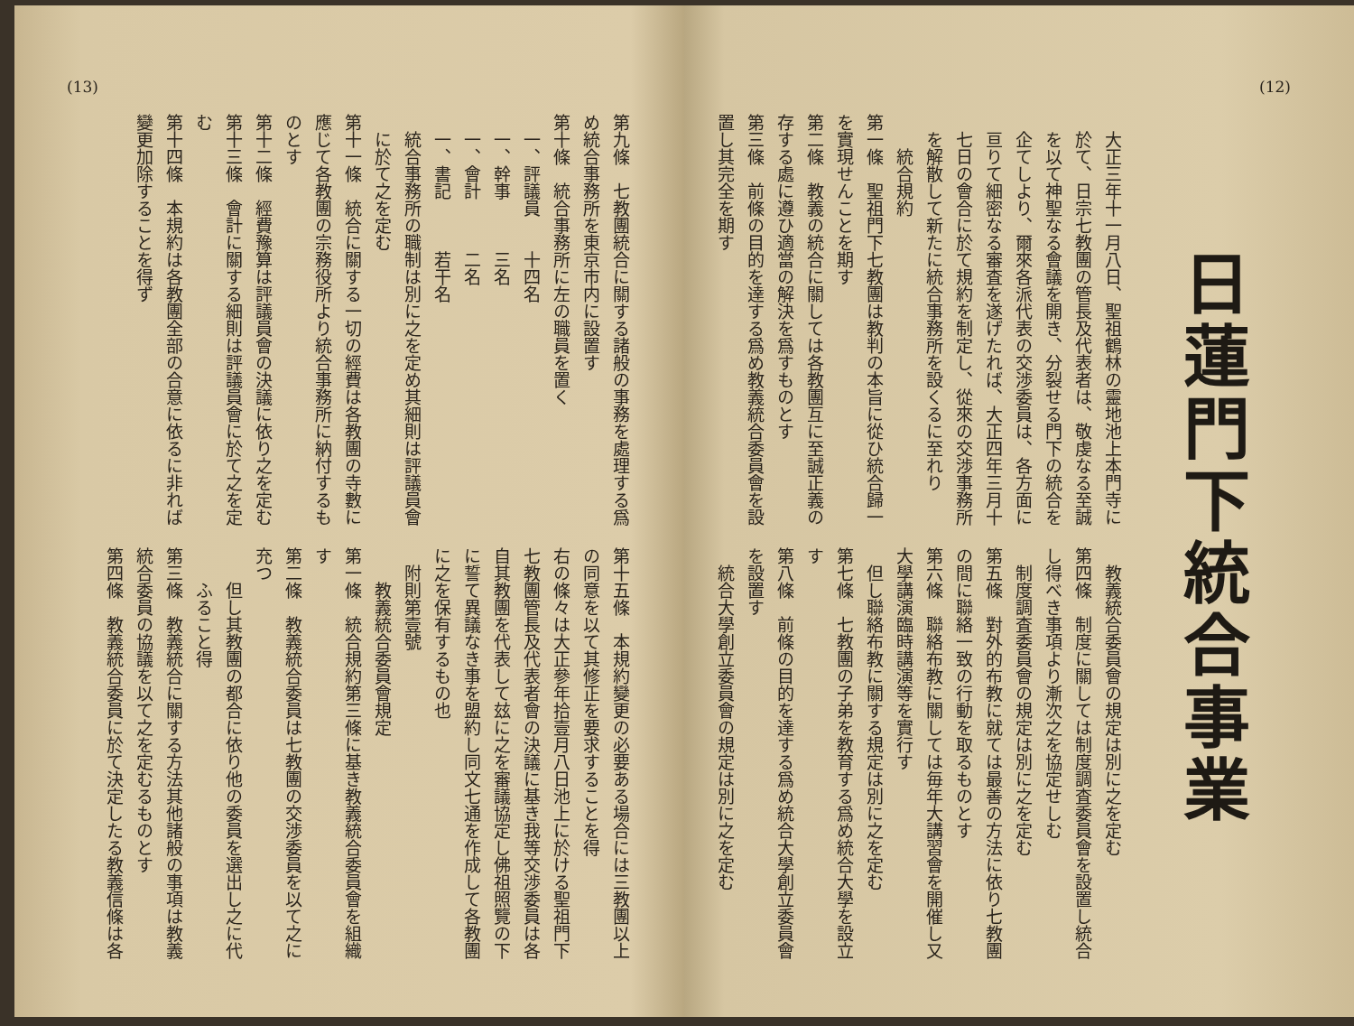(12)
日蓮門下統合事業
大正三年十一月八日、聖祖鶴林の靈地池上本門寺に於て、日宗七教團の管長及代表者は、敬虔なる至誠を以て神聖なる會議を開き、分裂せる門下の統合を企てしより、爾來各派代表の交渉委員は、各方面に亘りて細密なる審査を遂げたれば、大正四年三月十七日の會合に於て規約を制定し、從來の交渉事務所を解散して新たに統合事務所を設くるに至れり
統合規約
第一條　聖祖門下七教團は教判の本旨に從ひ統合歸一を實現せんことを期す
第二條　教義の統合に關しては各教團互に至誠正義の存する處に遵ひ適當の解決を爲すものとす
第三條　前條の目的を達する爲め教義統合委員會を設置し其完全を期す
教義統合委員會の規定は別に之を定む
第四條　制度に關しては制度調査委員會を設置し統合し得べき事項より漸次之を協定せしむ
制度調査委員會の規定は別に之を定む
第五條　對外的布教に就ては最善の方法に依り七教團の間に聯絡一致の行動を取るものとす
第六條　聯絡布教に關しては毎年大講習會を開催し又大學講演臨時講演等を實行す
但し聯絡布教に關する規定は別に之を定む
第七條　七教團の子弟を教育する爲め統合大學を設立す
第八條　前條の目的を達する爲め統合大學創立委員會を設置す
統合大學創立委員會の規定は別に之を定む
第九條　七教團統合に關する諸般の事務を處理する爲め統合事務所を東京市内に設置す
第十條　統合事務所に左の職員を置く
一、評議員　　十四名
一、幹事　　　三名
一、會計　　　二名
一、書記　　　若干名
統合事務所の職制は別に之を定め其細則は評議員會に於て之を定む
第十一條　統合に關する一切の經費は各教團の寺數に應じて各教團の宗務役所より統合事務所に納付するものとす
第十二條　經費豫算は評議員會の決議に依り之を定む
第十三條　會計に關する細則は評議員會に於て之を定む
第十四條　本規約は各教團全部の合意に依るに非れば變更加除することを得ず
第十五條　本規約變更の必要ある場合には三教團以上の同意を以て其修正を要求することを得
右の條々は大正參年拾壹月八日池上に於ける聖祖門下七教團管長及代表者會の決議に基き我等交渉委員は各自其教團を代表して玆に之を審議協定し佛祖照覽の下に誓て異議なき事を盟約し同文七通を作成して各教團に之を保有するもの也
附則第壹號
教義統合委員會規定
第一條　統合規約第三條に基き教義統合委員會を組織す
第二條　教義統合委員は七教團の交渉委員を以て之に充つ
但し其教團の都合に依り他の委員を選出し之に代ふること得
第三條　教義統合に關する方法其他諸般の事項は教義統合委員の協議を以て之を定むるものとす
第四條　教義統合委員に於て決定したる教義信條は各
(13)